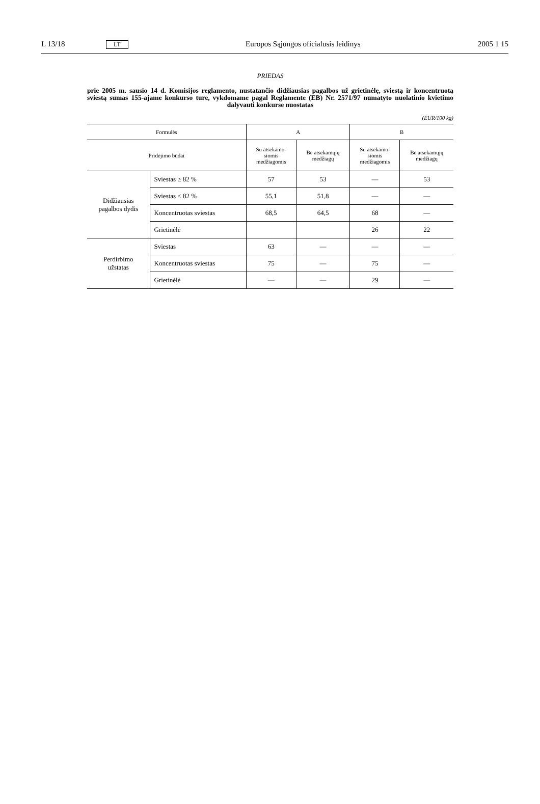L 13/18 LT Europos Sąjungos oficialusis leidinys 2005 1 15
PRIEDAS
prie 2005 m. sausio 14 d. Komisijos reglamento, nustatančio didžiausias pagalbos už grietinėlę, sviestą ir koncentruotą sviestą sumas 155-ajame konkurso ture, vykdomame pagal Reglamente (EB) Nr. 2571/97 numatyto nuolatinio kvietimo dalyvauti konkurse nuostatas
(EUR/100 kg)
| Formulės | | A | | B | |
| --- | --- | --- | --- | --- | --- |
| Pridėjimo būdai | | Su atsekamo- siomis medžiagomis | Be atsekamųjų medžiagų | Su atsekamo- siomis medžiagomis | Be atsekamųjų medžiagų |
| Didžiausias pagalbos dydis | Sviestas ≥ 82 % | 57 | 53 | — | 53 |
| | Sviestas < 82 % | 55,1 | 51,8 | — | — |
| | Koncentruotas sviestas | 68,5 | 64,5 | 68 | — |
| | Grietinėlė | | | 26 | 22 |
| Perdirbimo užstatas | Sviestas | 63 | — | — | — |
| | Koncentruotas sviestas | 75 | — | 75 | — |
| | Grietinėlė | — | — | 29 | — |